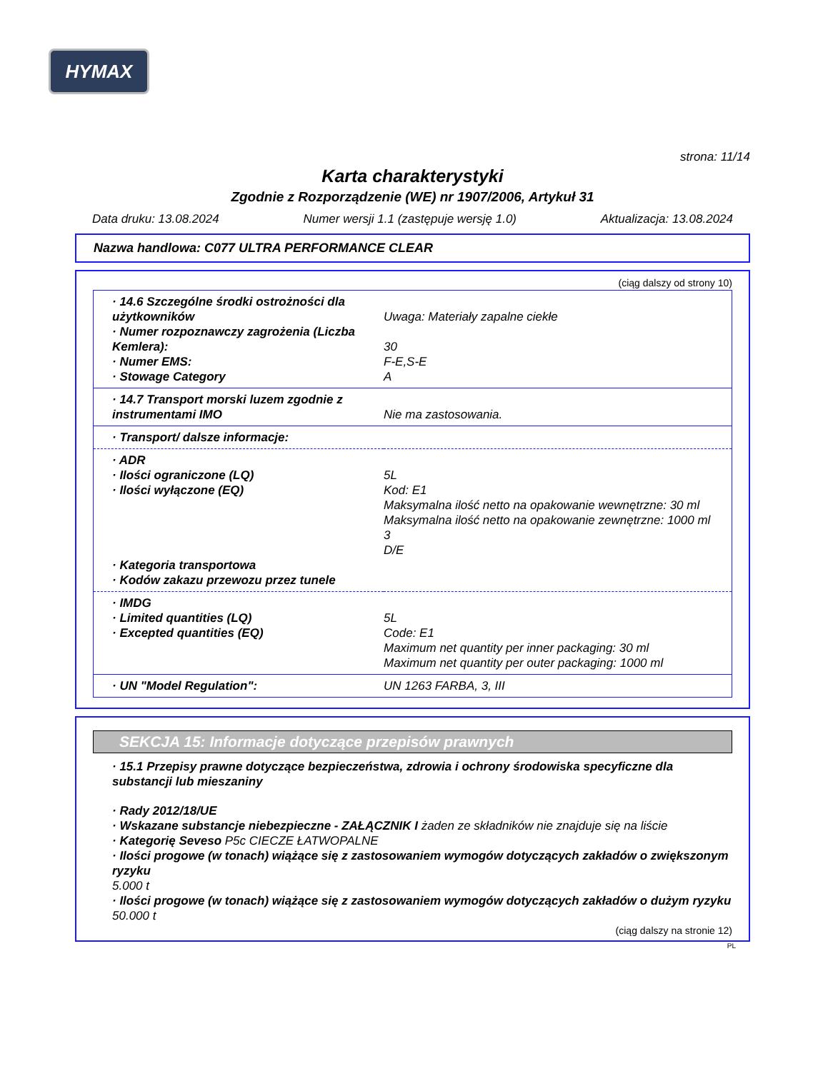HYMAX
strona: 11/14
Karta charakterystyki
Zgodnie z Rozporządzenie (WE) nr 1907/2006, Artykuł 31
Data druku: 13.08.2024 Numer wersji 1.1 (zastępuje wersję 1.0) Aktualizacja: 13.08.2024
Nazwa handlowa: C077 ULTRA PERFORMANCE CLEAR
(ciąg dalszy od strony 10)
| · 14.6 Szczególne środki ostrożności dla użytkowników · Numer rozpoznawczy zagrożenia (Liczba Kemlera): · Numer EMS: · Stowage Category | Uwaga: Materiały zapalne ciekłe 30 F-E,S-E A |
| · 14.7 Transport morski luzem zgodnie z instrumentami IMO | Nie ma zastosowania. |
| · Transport/ dalsze informacje: | |
| · ADR · Ilości ograniczone (LQ) · Ilości wyłączone (EQ) · Kategoria transportowa · Kodów zakazu przewozu przez tunele | 5L Kod: E1 Maksymalna ilość netto na opakowanie wewnętrzne: 30 ml Maksymalna ilość netto na opakowanie zewnętrzne: 1000 ml 3 D/E |
| · IMDG · Limited quantities (LQ) · Excepted quantities (EQ) | 5L Code: E1 Maximum net quantity per inner packaging: 30 ml Maximum net quantity per outer packaging: 1000 ml |
| · UN "Model Regulation": | UN 1263 FARBA, 3, III |
SEKCJA 15: Informacje dotyczące przepisów prawnych
· 15.1 Przepisy prawne dotyczące bezpieczeństwa, zdrowia i ochrony środowiska specyficzne dla substancji lub mieszaniny
· Rady 2012/18/UE
· Wskazane substancje niebezpieczne - ZAŁĄCZNIK I żaden ze składników nie znajduje się na liście
· Kategorię Seveso P5c CIECZE ŁATWOPALNE
· Ilości progowe (w tonach) wiążące się z zastosowaniem wymogów dotyczących zakładów o zwiększonym ryzyku
5.000 t
· Ilości progowe (w tonach) wiążące się z zastosowaniem wymogów dotyczących zakładów o dużym ryzyku
50.000 t
(ciąg dalszy na stronie 12)
PL